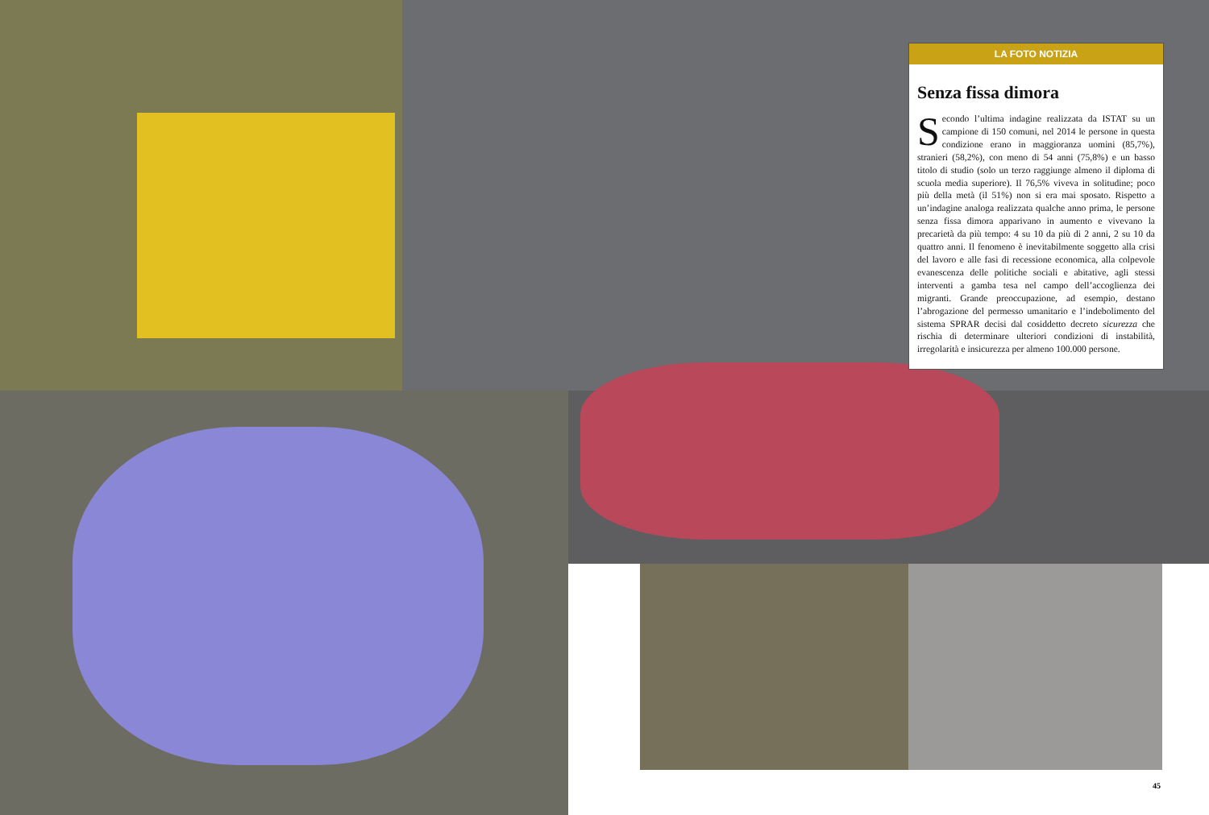LA FOTO NOTIZIA
Senza fissa dimora
Secondo l’ultima indagine realizzata da ISTAT su un campione di 150 comuni, nel 2014 le persone in questa condizione erano in maggioranza uomini (85,7%), stranieri (58,2%), con meno di 54 anni (75,8%) e un basso titolo di studio (solo un terzo raggiunge almeno il diploma di scuola media superiore). Il 76,5% viveva in solitudine; poco più della metà (il 51%) non si era mai sposato. Rispetto a un’indagine analoga realizzata qualche anno prima, le persone senza fissa dimora apparivano in aumento e vivevano la precarietà da più tempo: 4 su 10 da più di 2 anni, 2 su 10 da quattro anni. Il fenomeno è inevitabilmente soggetto alla crisi del lavoro e alle fasi di recessione economica, alla colpevole evanescenza delle politiche sociali e abitative, agli stessi interventi a gamba tesa nel campo dell’accoglienza dei migranti. Grande preoccupazione, ad esempio, destano l’abrogazione del permesso umanitario e l’indebolimento del sistema SPRAR decisi dal cosiddetto decreto sicurezza che rischia di determinare ulteriori condizioni di instabilità, irregolarità e insicurezza per almeno 100.000 persone.
45